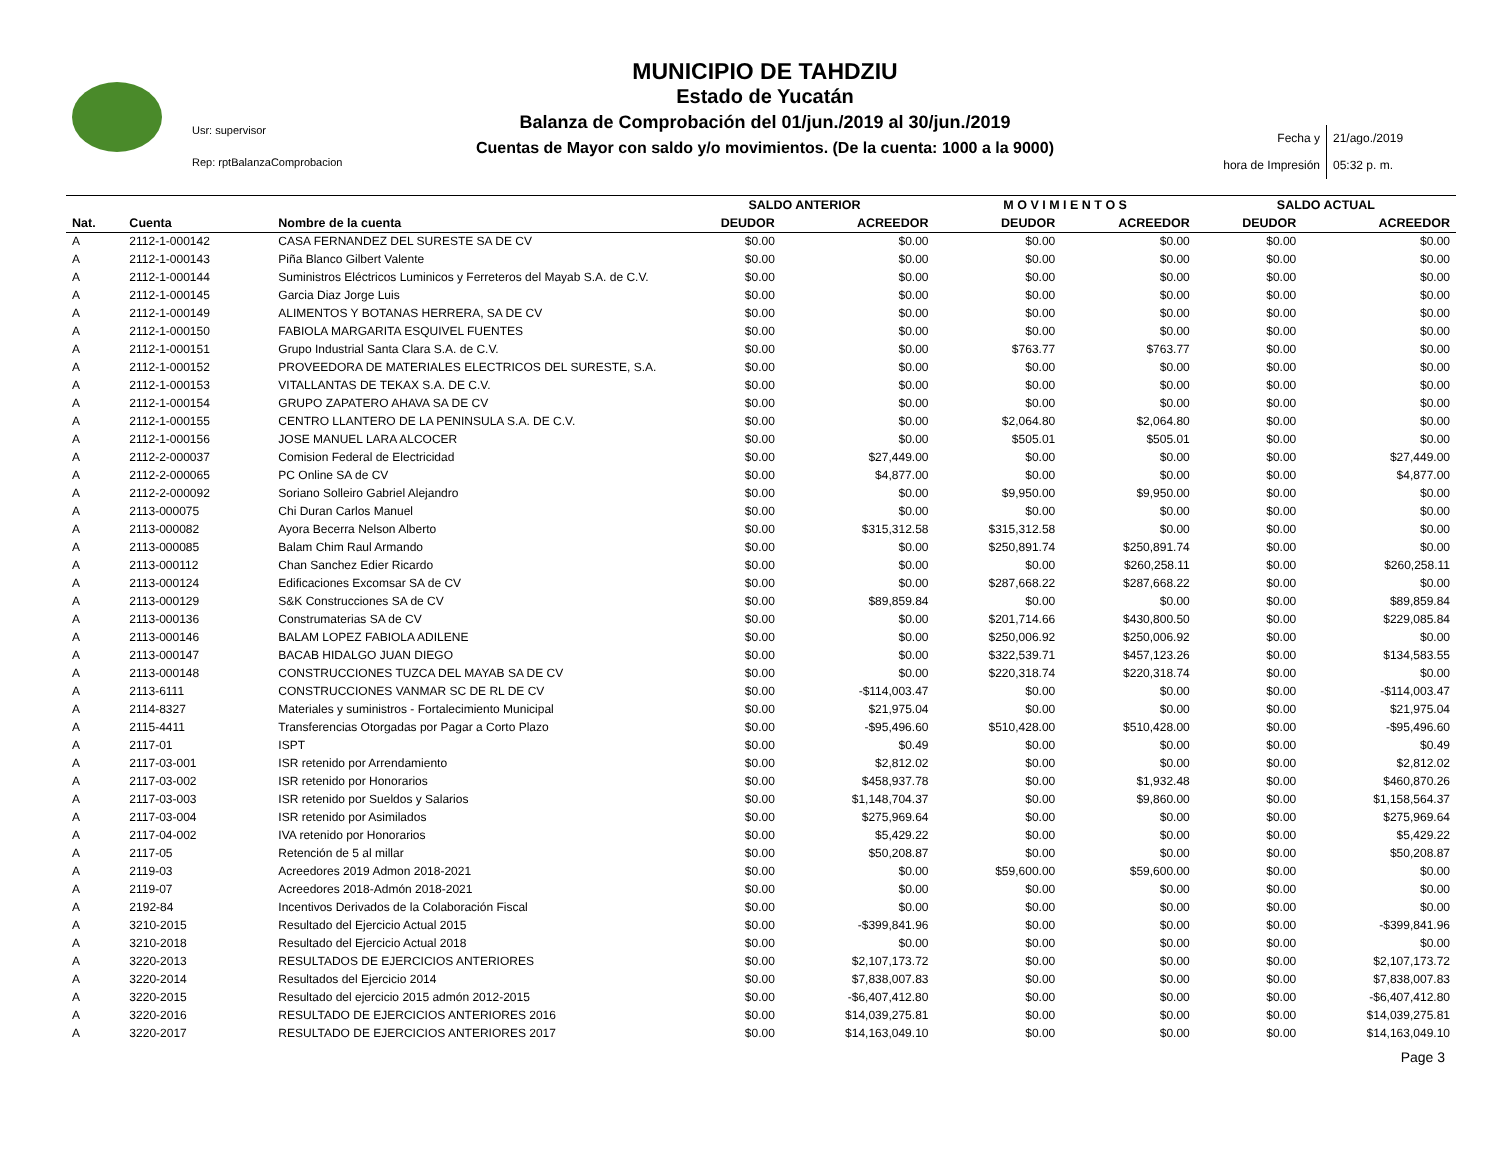Usr: supervisor
Rep: rptBalanzaComprobacion
MUNICIPIO DE TAHDZIU
Estado de Yucatán
Balanza de Comprobación del 01/jun./2019 al 30/jun./2019
Cuentas de Mayor con saldo y/o movimientos. (De la cuenta: 1000 a la 9000)
Fecha y 21/ago./2019
hora de Impresión 05:32 p. m.
| | | | SALDO ANTERIOR | | M O V I M I E N T O S | | SALDO ACTUAL | |
| --- | --- | --- | --- | --- | --- | --- | --- | --- |
| Nat. | Cuenta | Nombre de la cuenta | DEUDOR | ACREEDOR | DEUDOR | ACREEDOR | DEUDOR | ACREEDOR |
| A | 2112-1-000142 | CASA FERNANDEZ DEL SURESTE SA DE CV | $0.00 | $0.00 | $0.00 | $0.00 | $0.00 | $0.00 |
| A | 2112-1-000143 | Piña Blanco Gilbert Valente | $0.00 | $0.00 | $0.00 | $0.00 | $0.00 | $0.00 |
| A | 2112-1-000144 | Suministros Eléctricos Luminicos y Ferreteros del Mayab S.A. de C.V. | $0.00 | $0.00 | $0.00 | $0.00 | $0.00 | $0.00 |
| A | 2112-1-000145 | Garcia Diaz Jorge Luis | $0.00 | $0.00 | $0.00 | $0.00 | $0.00 | $0.00 |
| A | 2112-1-000149 | ALIMENTOS Y BOTANAS HERRERA, SA DE CV | $0.00 | $0.00 | $0.00 | $0.00 | $0.00 | $0.00 |
| A | 2112-1-000150 | FABIOLA MARGARITA ESQUIVEL FUENTES | $0.00 | $0.00 | $0.00 | $0.00 | $0.00 | $0.00 |
| A | 2112-1-000151 | Grupo Industrial Santa Clara S.A. de C.V. | $0.00 | $0.00 | $763.77 | $763.77 | $0.00 | $0.00 |
| A | 2112-1-000152 | PROVEEDORA DE MATERIALES ELECTRICOS DEL SURESTE, S.A. | $0.00 | $0.00 | $0.00 | $0.00 | $0.00 | $0.00 |
| A | 2112-1-000153 | VITALLANTAS DE TEKAX S.A. DE C.V. | $0.00 | $0.00 | $0.00 | $0.00 | $0.00 | $0.00 |
| A | 2112-1-000154 | GRUPO ZAPATERO AHAVA SA DE CV | $0.00 | $0.00 | $0.00 | $0.00 | $0.00 | $0.00 |
| A | 2112-1-000155 | CENTRO LLANTERO DE LA PENINSULA S.A. DE C.V. | $0.00 | $0.00 | $2,064.80 | $2,064.80 | $0.00 | $0.00 |
| A | 2112-1-000156 | JOSE MANUEL LARA ALCOCER | $0.00 | $0.00 | $505.01 | $505.01 | $0.00 | $0.00 |
| A | 2112-2-000037 | Comision Federal de Electricidad | $0.00 | $27,449.00 | $0.00 | $0.00 | $0.00 | $27,449.00 |
| A | 2112-2-000065 | PC Online SA de CV | $0.00 | $4,877.00 | $0.00 | $0.00 | $0.00 | $4,877.00 |
| A | 2112-2-000092 | Soriano Solleiro Gabriel Alejandro | $0.00 | $0.00 | $9,950.00 | $9,950.00 | $0.00 | $0.00 |
| A | 2113-000075 | Chi Duran Carlos Manuel | $0.00 | $0.00 | $0.00 | $0.00 | $0.00 | $0.00 |
| A | 2113-000082 | Ayora Becerra Nelson Alberto | $0.00 | $315,312.58 | $315,312.58 | $0.00 | $0.00 | $0.00 |
| A | 2113-000085 | Balam Chim Raul Armando | $0.00 | $0.00 | $250,891.74 | $250,891.74 | $0.00 | $0.00 |
| A | 2113-000112 | Chan Sanchez Edier Ricardo | $0.00 | $0.00 | $0.00 | $260,258.11 | $0.00 | $260,258.11 |
| A | 2113-000124 | Edificaciones Excomsar SA de CV | $0.00 | $0.00 | $287,668.22 | $287,668.22 | $0.00 | $0.00 |
| A | 2113-000129 | S&K Construcciones SA de CV | $0.00 | $89,859.84 | $0.00 | $0.00 | $0.00 | $89,859.84 |
| A | 2113-000136 | Construmaterias SA de CV | $0.00 | $0.00 | $201,714.66 | $430,800.50 | $0.00 | $229,085.84 |
| A | 2113-000146 | BALAM LOPEZ FABIOLA ADILENE | $0.00 | $0.00 | $250,006.92 | $250,006.92 | $0.00 | $0.00 |
| A | 2113-000147 | BACAB HIDALGO JUAN DIEGO | $0.00 | $0.00 | $322,539.71 | $457,123.26 | $0.00 | $134,583.55 |
| A | 2113-000148 | CONSTRUCCIONES TUZCA DEL MAYAB SA DE CV | $0.00 | $0.00 | $220,318.74 | $220,318.74 | $0.00 | $0.00 |
| A | 2113-6111 | CONSTRUCCIONES VANMAR SC DE RL DE CV | $0.00 | -$114,003.47 | $0.00 | $0.00 | $0.00 | -$114,003.47 |
| A | 2114-8327 | Materiales y suministros - Fortalecimiento Municipal | $0.00 | $21,975.04 | $0.00 | $0.00 | $0.00 | $21,975.04 |
| A | 2115-4411 | Transferencias Otorgadas por Pagar a Corto Plazo | $0.00 | -$95,496.60 | $510,428.00 | $510,428.00 | $0.00 | -$95,496.60 |
| A | 2117-01 | ISPT | $0.00 | $0.49 | $0.00 | $0.00 | $0.00 | $0.49 |
| A | 2117-03-001 | ISR retenido por Arrendamiento | $0.00 | $2,812.02 | $0.00 | $0.00 | $0.00 | $2,812.02 |
| A | 2117-03-002 | ISR retenido por Honorarios | $0.00 | $458,937.78 | $0.00 | $1,932.48 | $0.00 | $460,870.26 |
| A | 2117-03-003 | ISR retenido por Sueldos y Salarios | $0.00 | $1,148,704.37 | $0.00 | $9,860.00 | $0.00 | $1,158,564.37 |
| A | 2117-03-004 | ISR retenido por Asimilados | $0.00 | $275,969.64 | $0.00 | $0.00 | $0.00 | $275,969.64 |
| A | 2117-04-002 | IVA retenido por Honorarios | $0.00 | $5,429.22 | $0.00 | $0.00 | $0.00 | $5,429.22 |
| A | 2117-05 | Retención de 5 al millar | $0.00 | $50,208.87 | $0.00 | $0.00 | $0.00 | $50,208.87 |
| A | 2119-03 | Acreedores 2019 Admon 2018-2021 | $0.00 | $0.00 | $59,600.00 | $59,600.00 | $0.00 | $0.00 |
| A | 2119-07 | Acreedores 2018-Admón 2018-2021 | $0.00 | $0.00 | $0.00 | $0.00 | $0.00 | $0.00 |
| A | 2192-84 | Incentivos Derivados de la Colaboración Fiscal | $0.00 | $0.00 | $0.00 | $0.00 | $0.00 | $0.00 |
| A | 3210-2015 | Resultado del Ejercicio Actual 2015 | $0.00 | -$399,841.96 | $0.00 | $0.00 | $0.00 | -$399,841.96 |
| A | 3210-2018 | Resultado del Ejercicio Actual 2018 | $0.00 | $0.00 | $0.00 | $0.00 | $0.00 | $0.00 |
| A | 3220-2013 | RESULTADOS DE EJERCICIOS ANTERIORES | $0.00 | $2,107,173.72 | $0.00 | $0.00 | $0.00 | $2,107,173.72 |
| A | 3220-2014 | Resultados del Ejercicio 2014 | $0.00 | $7,838,007.83 | $0.00 | $0.00 | $0.00 | $7,838,007.83 |
| A | 3220-2015 | Resultado del ejercicio 2015 admón 2012-2015 | $0.00 | -$6,407,412.80 | $0.00 | $0.00 | $0.00 | -$6,407,412.80 |
| A | 3220-2016 | RESULTADO DE EJERCICIOS ANTERIORES 2016 | $0.00 | $14,039,275.81 | $0.00 | $0.00 | $0.00 | $14,039,275.81 |
| A | 3220-2017 | RESULTADO DE EJERCICIOS ANTERIORES 2017 | $0.00 | $14,163,049.10 | $0.00 | $0.00 | $0.00 | $14,163,049.10 |
Page 3